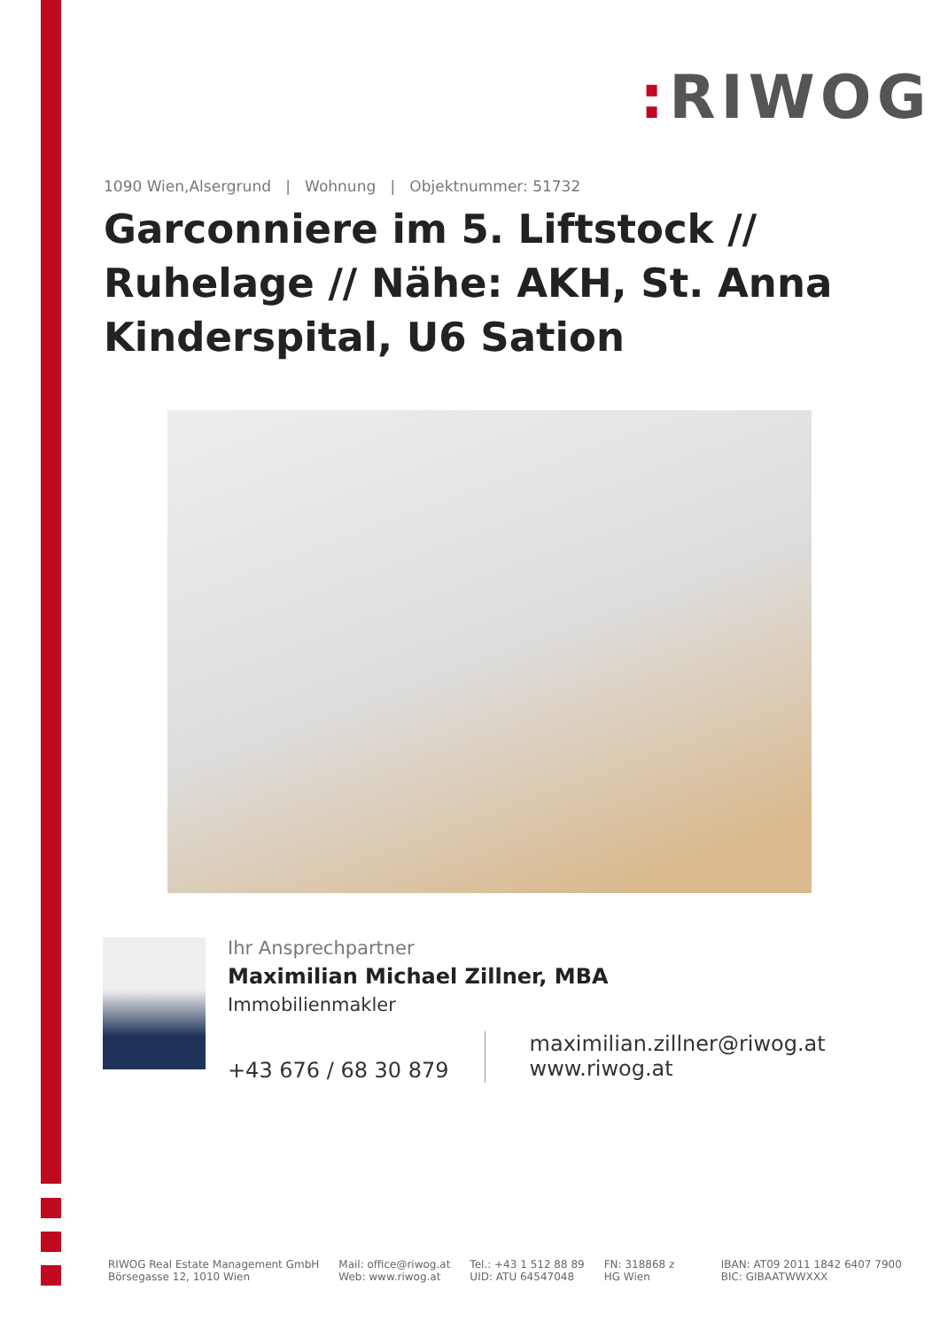: RIWOG
1090 Wien,Alsergrund | Wohnung | Objektnummer: 51732
Garconniere im 5. Liftstock // Ruhelage // Nähe: AKH, St. Anna Kinderspital, U6 Sation
Ihr Ansprechpartner
Maximilian Michael Zillner, MBA
Immobilienmakler
+43 676 / 68 30 879
maximilian.zillner@riwog.at
www.riwog.at
RIWOG Real Estate Management GmbH
Börsegasse 12, 1010 Wien
Mail: office@riwog.at
Web: www.riwog.at
Tel.: +43 1 512 88 89
UID: ATU 64547048
FN: 318868 z
HG Wien
IBAN: AT09 2011 1842 6407 7900
BIC: GIBAATWWXXX